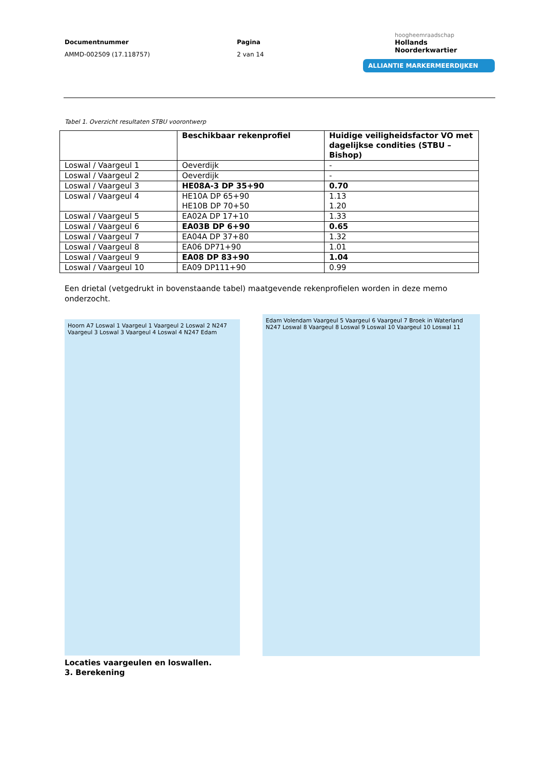Documentnummer
AMMD-002509 (17.118757)
Pagina
2 van 14
hoogheemraadschap
Hollands
Noorderkwartier
ALLIANTIE MARKERMEERDIJKEN
Tabel 1. Overzicht resultaten STBU voorontwerp
| | Beschikbaar rekenprofiel | Huidige veiligheidsfactor VO met dagelijkse condities (STBU – Bishop) |
| --- | --- | --- |
| Loswal / Vaargeul 1 | Oeverdijk | - |
| Loswal / Vaargeul 2 | Oeverdijk | - |
| Loswal / Vaargeul 3 | HE08A-3 DP 35+90 | 0.70 |
| Loswal / Vaargeul 4 | HE10A DP 65+90 HE10B DP 70+50 | 1.13 1.20 |
| Loswal / Vaargeul 5 | EA02A DP 17+10 | 1.33 |
| Loswal / Vaargeul 6 | EA03B DP 6+90 | 0.65 |
| Loswal / Vaargeul 7 | EA04A DP 37+80 | 1.32 |
| Loswal / Vaargeul 8 | EA06 DP71+90 | 1.01 |
| Loswal / Vaargeul 9 | EA08 DP 83+90 | 1.04 |
| Loswal / Vaargeul 10 | EA09 DP111+90 | 0.99 |
Een drietal (vetgedrukt in bovenstaande tabel) maatgevende rekenprofielen worden in deze memo onderzocht.
Hoorn A7 Loswal 1 Vaargeul 1 Vaargeul 2 Loswal 2 N247 Vaargeul 3 Loswal 3 Vaargeul 4 Loswal 4 N247 Edam
Edam Volendam Vaargeul 5 Vaargeul 6 Vaargeul 7 Broek in Waterland N247 Loswal 8 Vaargeul 8 Loswal 9 Loswal 10 Vaargeul 10 Loswal 11
Locaties vaargeulen en loswallen.
3. Berekening